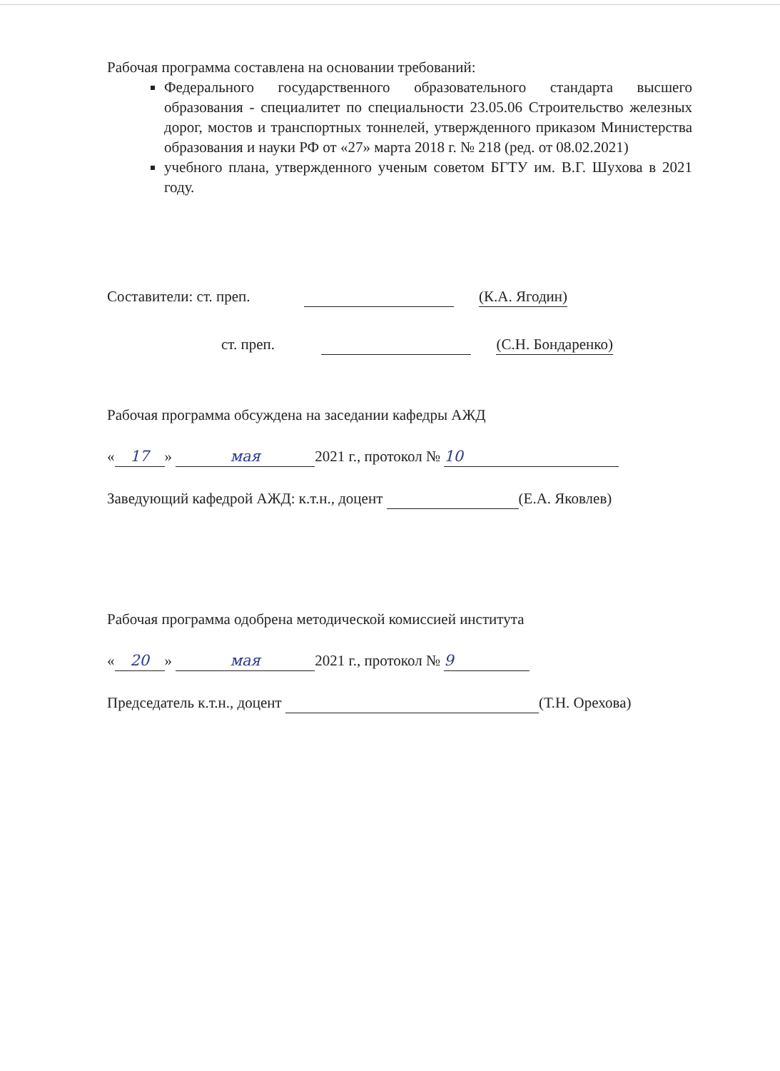Рабочая программа составлена на основании требований:
Федерального государственного образовательного стандарта высшего образования - специалитет по специальности 23.05.06 Строительство железных дорог, мостов и транспортных тоннелей, утвержденного приказом Министерства образования и науки РФ от «27» марта 2018 г. № 218 (ред. от 08.02.2021)
учебного плана, утвержденного ученым советом БГТУ им. В.Г. Шухова в 2021 году.
Составители: ст. преп. (К.А. Ягодин)
ст. преп. (С.Н. Бондаренко)
Рабочая программа обсуждена на заседании кафедры АЖД
« 17 » мая 2021 г., протокол № 10
Заведующий кафедрой АЖД: к.т.н., доцент (Е.А. Яковлев)
Рабочая программа одобрена методической комиссией института
« 20 » мая 2021 г., протокол № 9
Председатель к.т.н., доцент (Т.Н. Орехова)